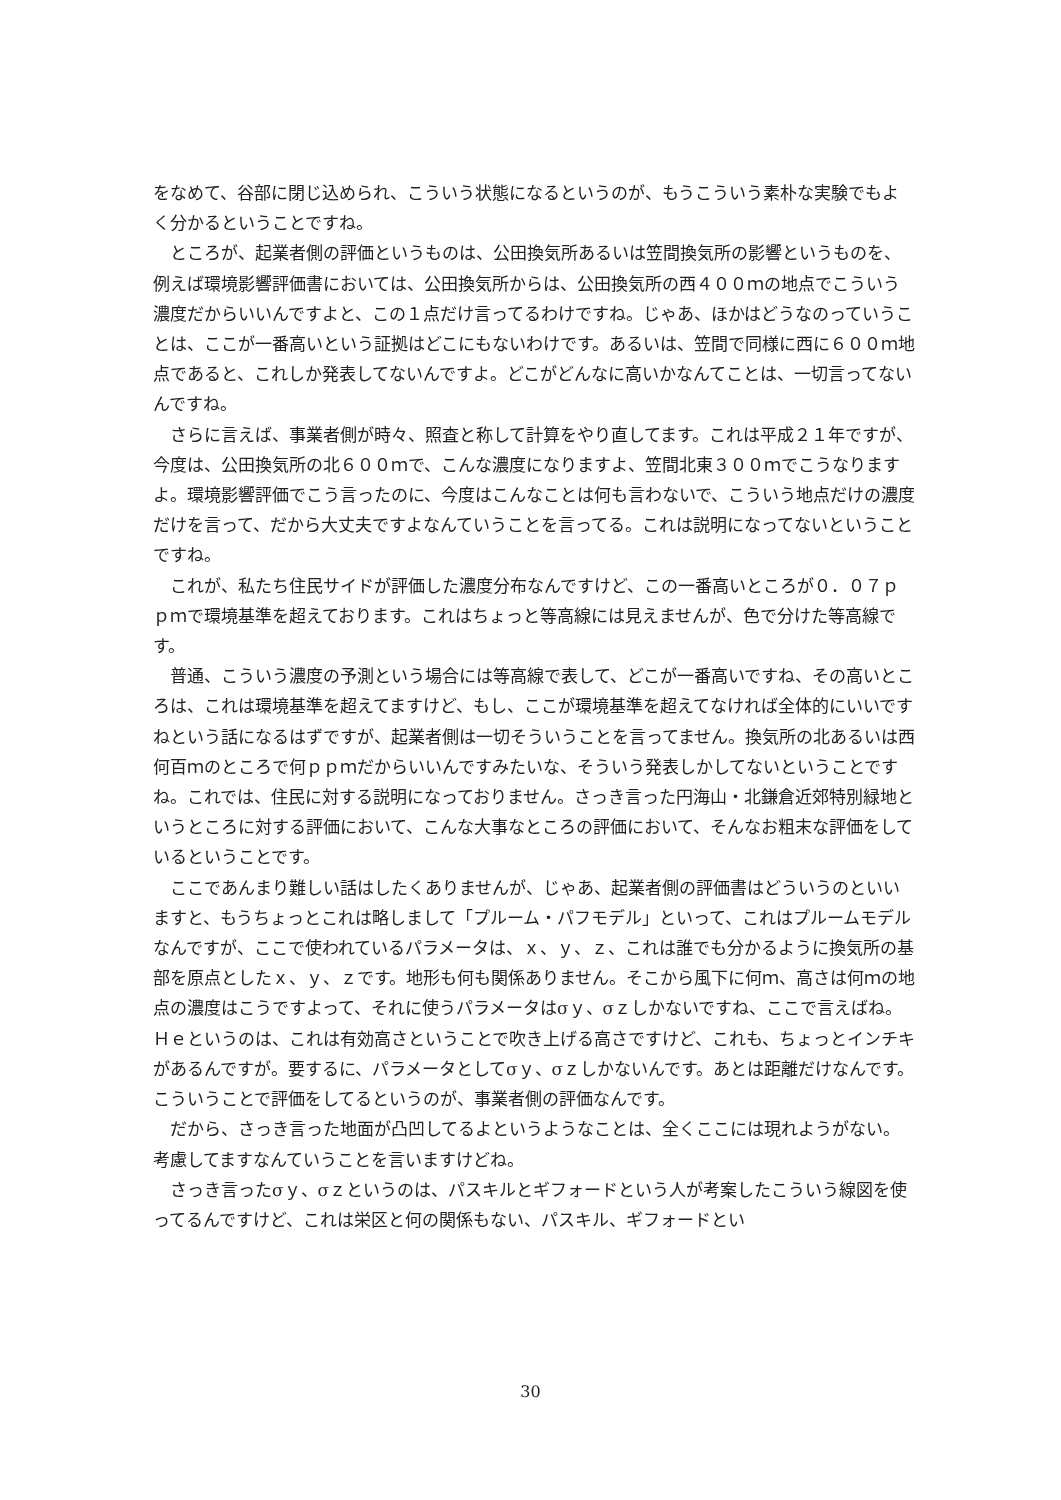をなめて、谷部に閉じ込められ、こういう状態になるというのが、もうこういう素朴な実験でもよく分かるということですね。
ところが、起業者側の評価というものは、公田換気所あるいは笠間換気所の影響というものを、例えば環境影響評価書においては、公田換気所からは、公田換気所の西４００ｍの地点でこういう濃度だからいいんですよと、この１点だけ言ってるわけですね。じゃあ、ほかはどうなのっていうことは、ここが一番高いという証拠はどこにもないわけです。あるいは、笠間で同様に西に６００ｍ地点であると、これしか発表してないんですよ。どこがどんなに高いかなんてことは、一切言ってないんですね。
さらに言えば、事業者側が時々、照査と称して計算をやり直してます。これは平成２１年ですが、今度は、公田換気所の北６００ｍで、こんな濃度になりますよ、笠間北東３００ｍでこうなりますよ。環境影響評価でこう言ったのに、今度はこんなことは何も言わないで、こういう地点だけの濃度だけを言って、だから大丈夫ですよなんていうことを言ってる。これは説明になってないということですね。
これが、私たち住民サイドが評価した濃度分布なんですけど、この一番高いところが０．０７ｐｐｍで環境基準を超えております。これはちょっと等高線には見えませんが、色で分けた等高線です。
普通、こういう濃度の予測という場合には等高線で表して、どこが一番高いですね、その高いところは、これは環境基準を超えてますけど、もし、ここが環境基準を超えてなければ全体的にいいですねという話になるはずですが、起業者側は一切そういうことを言ってません。換気所の北あるいは西何百ｍのところで何ｐｐｍだからいいんですみたいな、そういう発表しかしてないということですね。これでは、住民に対する説明になっておりません。さっき言った円海山・北鎌倉近郊特別緑地というところに対する評価において、こんな大事なところの評価において、そんなお粗末な評価をしているということです。
ここであんまり難しい話はしたくありませんが、じゃあ、起業者側の評価書はどういうのといいますと、もうちょっとこれは略しまして「プルーム・パフモデル」といって、これはプルームモデルなんですが、ここで使われているパラメータは、ｘ、ｙ、ｚ、これは誰でも分かるように換気所の基部を原点としたｘ、ｙ、ｚです。地形も何も関係ありません。そこから風下に何ｍ、高さは何ｍの地点の濃度はこうですよって、それに使うパラメータはσｙ、σｚしかないですね、ここで言えばね。Ｈｅというのは、これは有効高さということで吹き上げる高さですけど、これも、ちょっとインチキがあるんですが。要するに、パラメータとしてσｙ、σｚしかないんです。あとは距離だけなんです。こういうことで評価をしてるというのが、事業者側の評価なんです。
だから、さっき言った地面が凸凹してるよというようなことは、全くここには現れようがない。考慮してますなんていうことを言いますけどね。
さっき言ったσｙ、σｚというのは、パスキルとギフォードという人が考案したこういう線図を使ってるんですけど、これは栄区と何の関係もない、パスキル、ギフォードとい
30